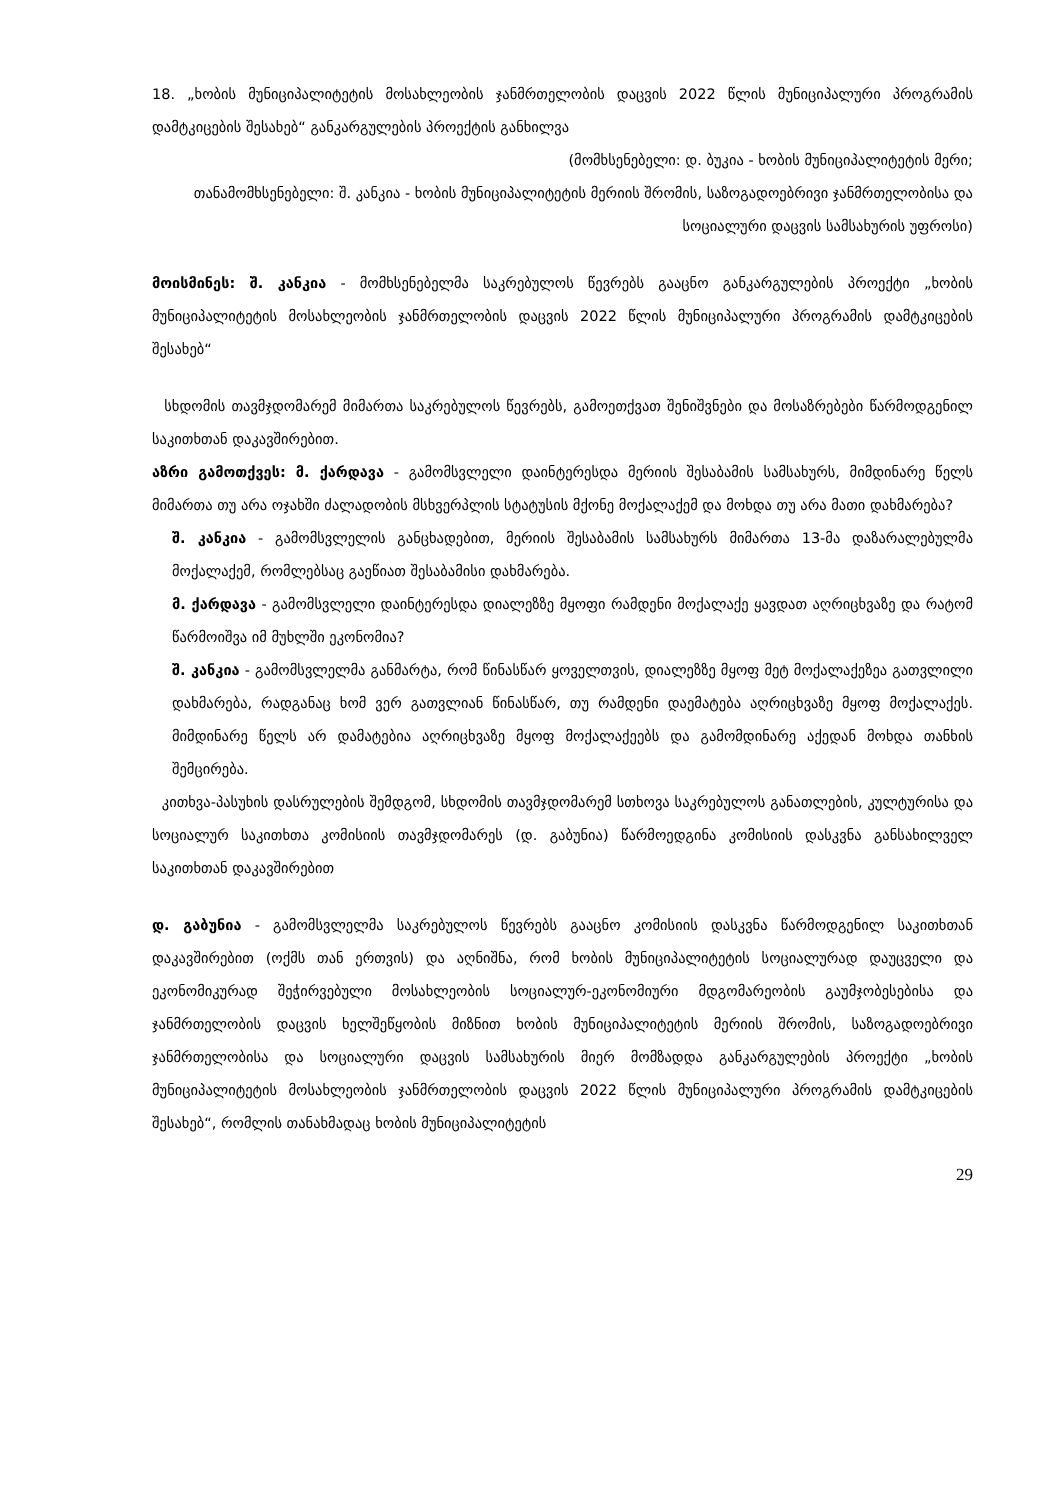18. „ხობის მუნიციპალიტეტის მოსახლეობის ჯანმრთელობის დაცვის 2022 წლის მუნიციპალური პროგრამის დამტკიცების შესახებ“ განკარგულების პროექტის განხილვა
(მომხსენებელი: დ. ბუკია - ხობის მუნიციპალიტეტის მერი;
თანამომხსენებელი: შ. კანკია - ხობის მუნიციპალიტეტის მერიის შრომის, საზოგადოებრივი ჯანმრთელობისა და სოციალური დაცვის სამსახურის უფროსი)
მოისმინეს: შ. კანკია - მომხსენებელმა საკრებულოს წევრებს გააცნო განკარგულების პროექტი „ხობის მუნიციპალიტეტის მოსახლეობის ჯანმრთელობის დაცვის 2022 წლის მუნიციპალური პროგრამის დამტკიცების შესახებ“
სხდომის თავმჯდომარემ მიმართა საკრებულოს წევრებს, გამოეთქვათ შენიშვნები და მოსაზრებები წარმოდგენილ საკითხთან დაკავშირებით.
აზრი გამოთქვეს: მ. ქარდავა - გამომსვლელი დაინტერესდა მერიის შესაბამის სამსახურს, მიმდინარე წელს მიმართა თუ არა ოჯახში ძალადობის მსხვერპლის სტატუსის მქონე მოქალაქემ და მოხდა თუ არა მათი დახმარება?
შ. კანკია - გამომსვლელის განცხადებით, მერიის შესაბამის სამსახურს მიმართა 13-მა დაზარალებულმა მოქალაქემ, რომლებსაც გაეწიათ შესაბამისი დახმარება.
მ. ქარდავა - გამომსვლელი დაინტერესდა დიალეზზე მყოფი რამდენი მოქალაქე ყავდათ აღრიცხვაზე და რატომ წარმოიშვა იმ მუხლში ეკონომია?
შ. კანკია - გამომსვლელმა განმარტა, რომ წინასწარ ყოველთვის, დიალეზზე მყოფ მეტ მოქალაქეზეა გათვლილი დახმარება, რადგანაც ხომ ვერ გათვლიან წინასწარ, თუ რამდენი დაემატება აღრიცხვაზე მყოფ მოქალაქეს. მიმდინარე წელს არ დამატებია აღრიცხვაზე მყოფ მოქალაქეებს და გამომდინარე აქედან მოხდა თანხის შემცირება.
კითხვა-პასუხის დასრულების შემდგომ, სხდომის თავმჯდომარემ სთხოვა საკრებულოს განათლების, კულტურისა და სოციალურ საკითხთა კომისიის თავმჯდომარეს (დ. გაბუნია) წარმოედგინა კომისიის დასკვნა განსახილველ საკითხთან დაკავშირებით
დ. გაბუნია - გამომსვლელმა საკრებულოს წევრებს გააცნო კომისიის დასკვნა წარმოდგენილ საკითხთან დაკავშირებით (ოქმს თან ერთვის) და აღნიშნა, რომ ხობის მუნიციპალიტეტის სოციალურად დაუცველი და ეკონომიკურად შეჭირვებული მოსახლეობის სოციალურ-ეკონომიური მდგომარეობის გაუმჯობესებისა და ჯანმრთელობის დაცვის ხელშეწყობის მიზნით ხობის მუნიციპალიტეტის მერიის შრომის, საზოგადოებრივი ჯანმრთელობისა და სოციალური დაცვის სამსახურის მიერ მომზადდა განკარგულების პროექტი „ხობის მუნიციპალიტეტის მოსახლეობის ჯანმრთელობის დაცვის 2022 წლის მუნიციპალური პროგრამის დამტკიცების შესახებ“, რომლის თანახმადაც ხობის მუნიციპალიტეტის
29